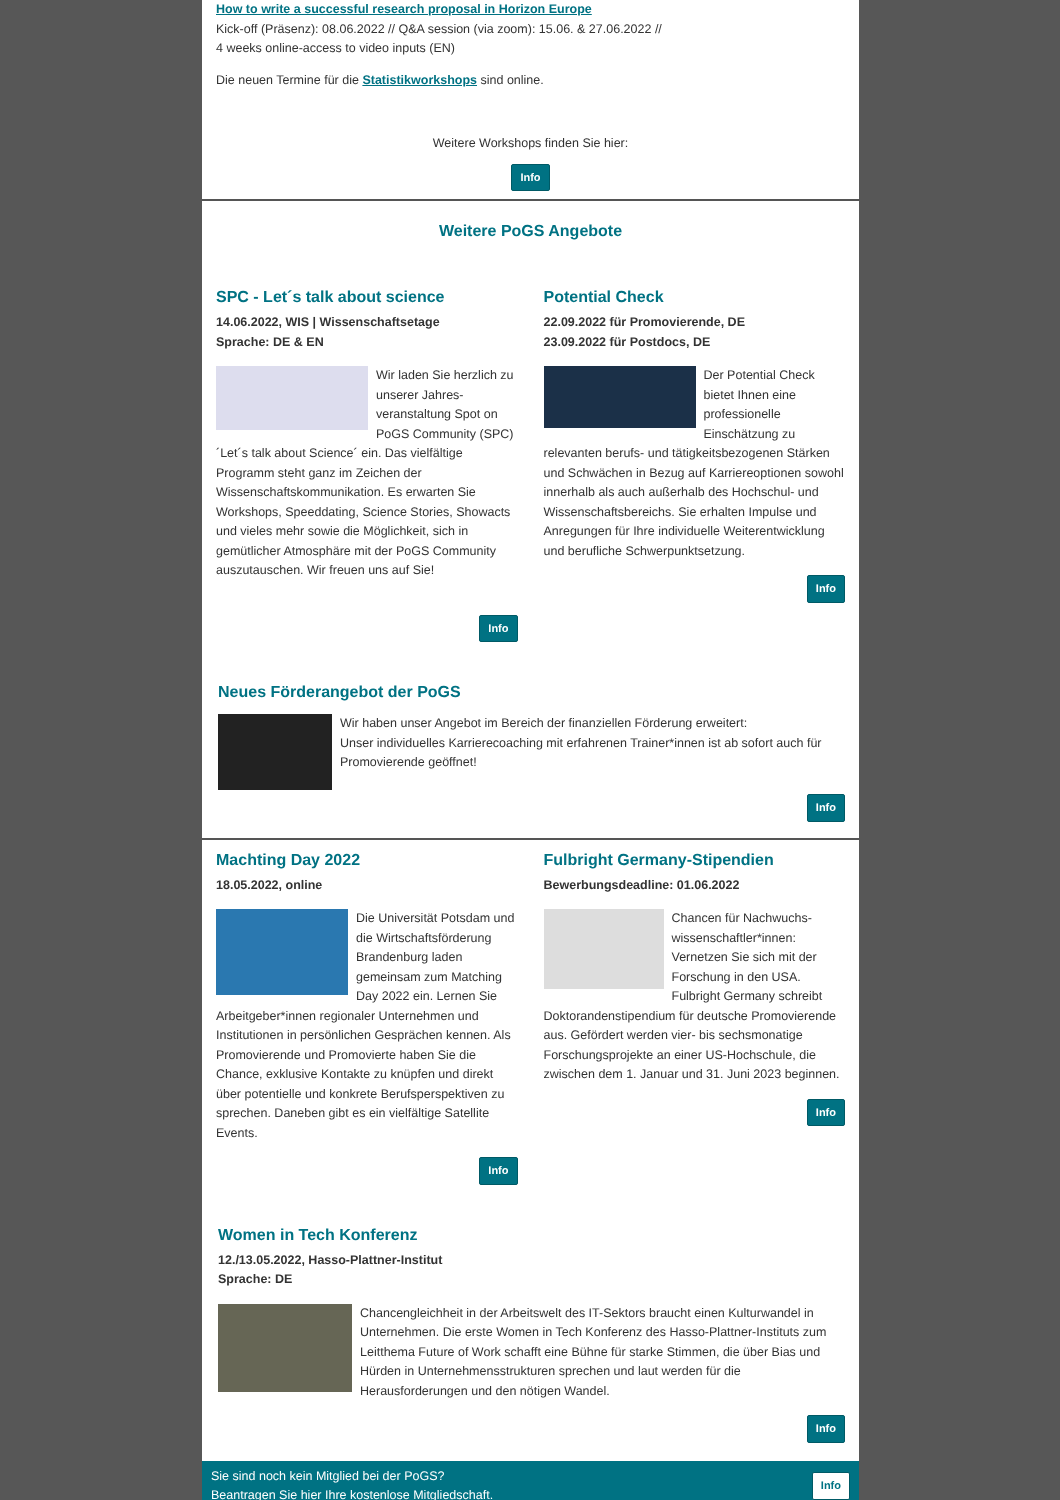How to write a successful research proposal in Horizon Europe
Kick-off (Präsenz): 08.06.2022 // Q&A session (via zoom): 15.06. & 27.06.2022 //
4 weeks online-access to video inputs (EN)
Die neuen Termine für die Statistikworkshops sind online.
Weitere Workshops finden Sie hier:
Info
Weitere PoGS Angebote
SPC - Let´s talk about science
14.06.2022, WIS | Wissenschaftsetage
Sprache: DE & EN
Wir laden Sie herzlich zu unserer Jahres-veranstaltung Spot on PoGS Community (SPC) ´Let´s talk about Science´ ein. Das vielfältige Programm steht ganz im Zeichen der Wissenschaftskommunikation. Es erwarten Sie Workshops, Speeddating, Science Stories, Showacts und vieles mehr sowie die Möglichkeit, sich in gemütlicher Atmosphäre mit der PoGS Community auszutauschen. Wir freuen uns auf Sie!
Info
Potential Check
22.09.2022 für Promovierende, DE
23.09.2022 für Postdocs, DE
Der Potential Check bietet Ihnen eine professionelle Einschätzung zu relevanten berufs- und tätigkeitsbezogenen Stärken und Schwächen in Bezug auf Karriereoptionen sowohl innerhalb als auch außerhalb des Hochschul- und Wissenschaftsbereichs. Sie erhalten Impulse und Anregungen für Ihre individuelle Weiterentwicklung und berufliche Schwerpunktsetzung.
Info
Neues Förderangebot der PoGS
Wir haben unser Angebot im Bereich der finanziellen Förderung erweitert:
Unser individuelles Karrierecoaching mit erfahrenen Trainer*innen ist ab sofort auch für Promovierende geöffnet!
Info
Machting Day 2022
18.05.2022, online
Die Universität Potsdam und die Wirtschaftsförderung Brandenburg laden gemeinsam zum Matching Day 2022 ein. Lernen Sie Arbeitgeber*innen regionaler Unternehmen und Institutionen in persönlichen Gesprächen kennen. Als Promovierende und Promovierte haben Sie die Chance, exklusive Kontakte zu knüpfen und direkt über potentielle und konkrete Berufsperspektiven zu sprechen. Daneben gibt es ein vielfältige Satellite Events.
Info
Fulbright Germany-Stipendien
Bewerbungsdeadline: 01.06.2022
Chancen für Nachwuchs-wissenschaftler*innen: Vernetzen Sie sich mit der Forschung in den USA. Fulbright Germany schreibt Doktorandenstipendium für deutsche Promovierende aus. Gefördert werden vier- bis sechsmonatige Forschungsprojekte an einer US-Hochschule, die zwischen dem 1. Januar und 31. Juni 2023 beginnen.
Info
Women in Tech Konferenz
12./13.05.2022, Hasso-Plattner-Institut
Sprache: DE
Chancengleichheit in der Arbeitswelt des IT-Sektors braucht einen Kulturwandel in Unternehmen. Die erste Women in Tech Konferenz des Hasso-Plattner-Instituts zum Leitthema Future of Work schafft eine Bühne für starke Stimmen, die über Bias und Hürden in Unternehmensstrukturen sprechen und laut werden für die Herausforderungen und den nötigen Wandel.
Info
Sie sind noch kein Mitglied bei der PoGS?
Beantragen Sie hier Ihre kostenlose Mitgliedschaft.
Info